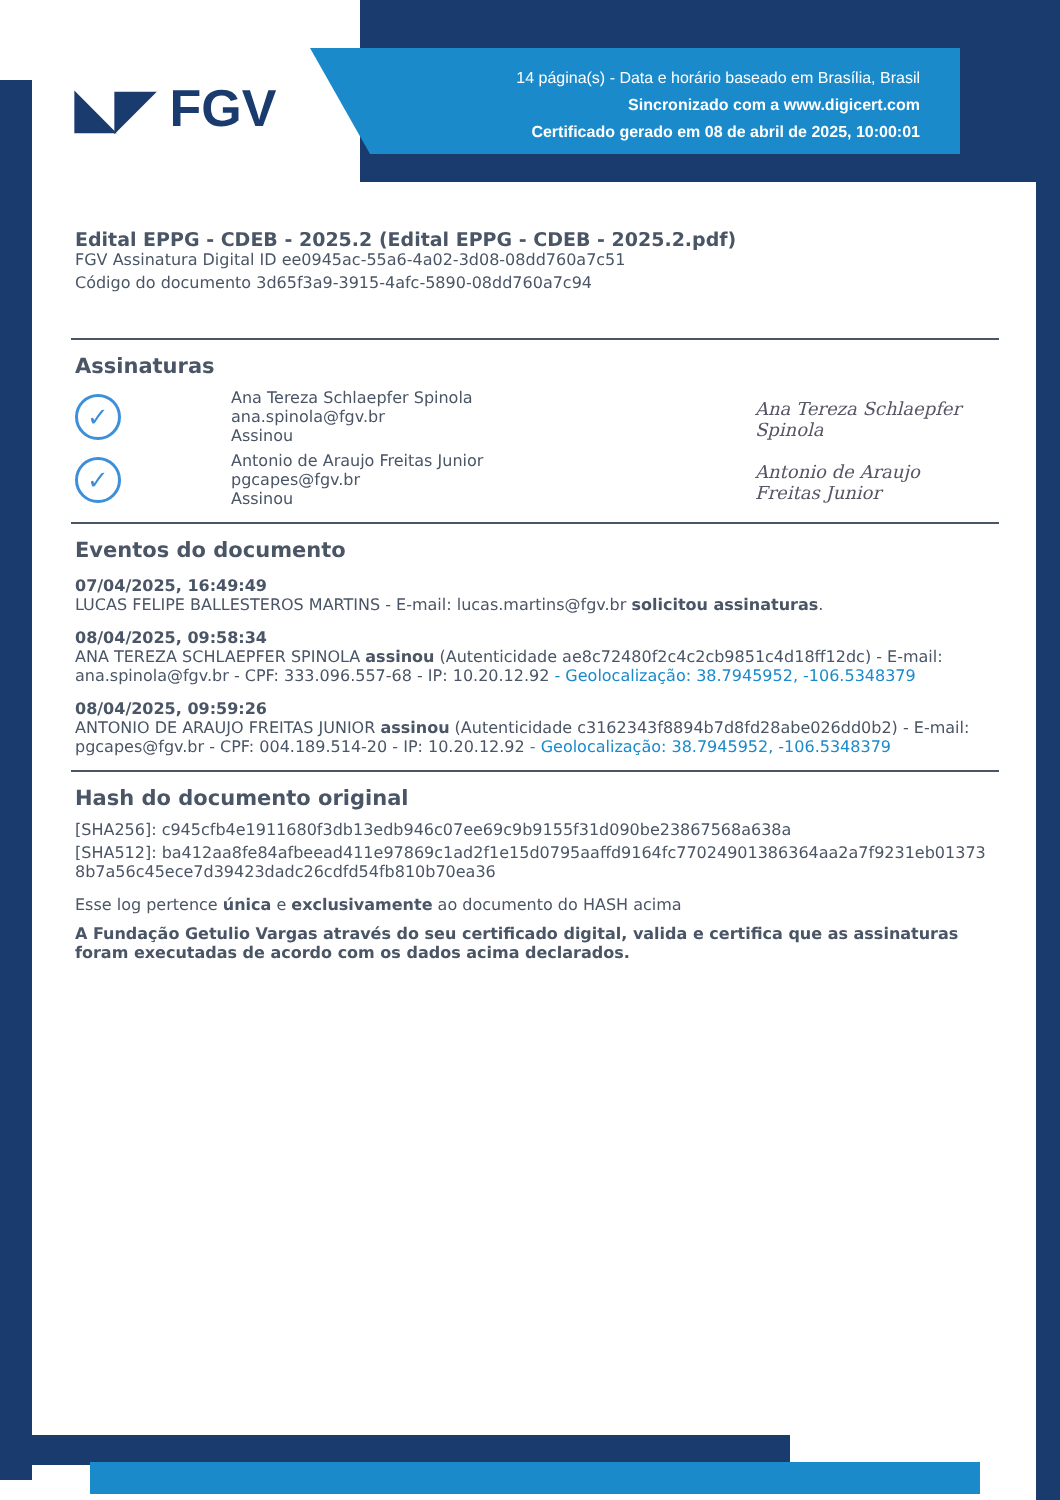14 página(s) - Data e horário baseado em Brasília, Brasil
Sincronizado com a www.digicert.com
Certificado gerado em 08 de abril de 2025, 10:00:01
◣◤ FGV
Edital EPPG - CDEB - 2025.2 (Edital EPPG - CDEB - 2025.2.pdf)
FGV Assinatura Digital ID ee0945ac-55a6-4a02-3d08-08dd760a7c51
Código do documento 3d65f3a9-3915-4afc-5890-08dd760a7c94
Assinaturas
✓
Ana Tereza Schlaepfer Spinola
ana.spinola@fgv.br
Assinou
✓
Antonio de Araujo Freitas Junior
pgcapes@fgv.br
Assinou
Ana Tereza Schlaepfer Spinola
Antonio de Araujo Freitas Junior
Eventos do documento
07/04/2025, 16:49:49
LUCAS FELIPE BALLESTEROS MARTINS - E-mail: lucas.martins@fgv.br solicitou assinaturas.
08/04/2025, 09:58:34
ANA TEREZA SCHLAEPFER SPINOLA assinou (Autenticidade ae8c72480f2c4c2cb9851c4d18ff12dc) - E-mail: ana.spinola@fgv.br - CPF: 333.096.557-68 - IP: 10.20.12.92 - Geolocalização: 38.7945952, -106.5348379
08/04/2025, 09:59:26
ANTONIO DE ARAUJO FREITAS JUNIOR assinou (Autenticidade c3162343f8894b7d8fd28abe026dd0b2) - E-mail: pgcapes@fgv.br - CPF: 004.189.514-20 - IP: 10.20.12.92 - Geolocalização: 38.7945952, -106.5348379
Hash do documento original
[SHA256]: c945cfb4e1911680f3db13edb946c07ee69c9b9155f31d090be23867568a638a
[SHA512]: ba412aa8fe84afbeead411e97869c1ad2f1e15d0795aaffd9164fc77024901386364aa2a7f9231eb013738b7a56c45ece7d39423dadc26cdfd54fb810b70ea36
Esse log pertence única e exclusivamente ao documento do HASH acima
A Fundação Getulio Vargas através do seu certificado digital, valida e certifica que as assinaturas foram executadas de acordo com os dados acima declarados.